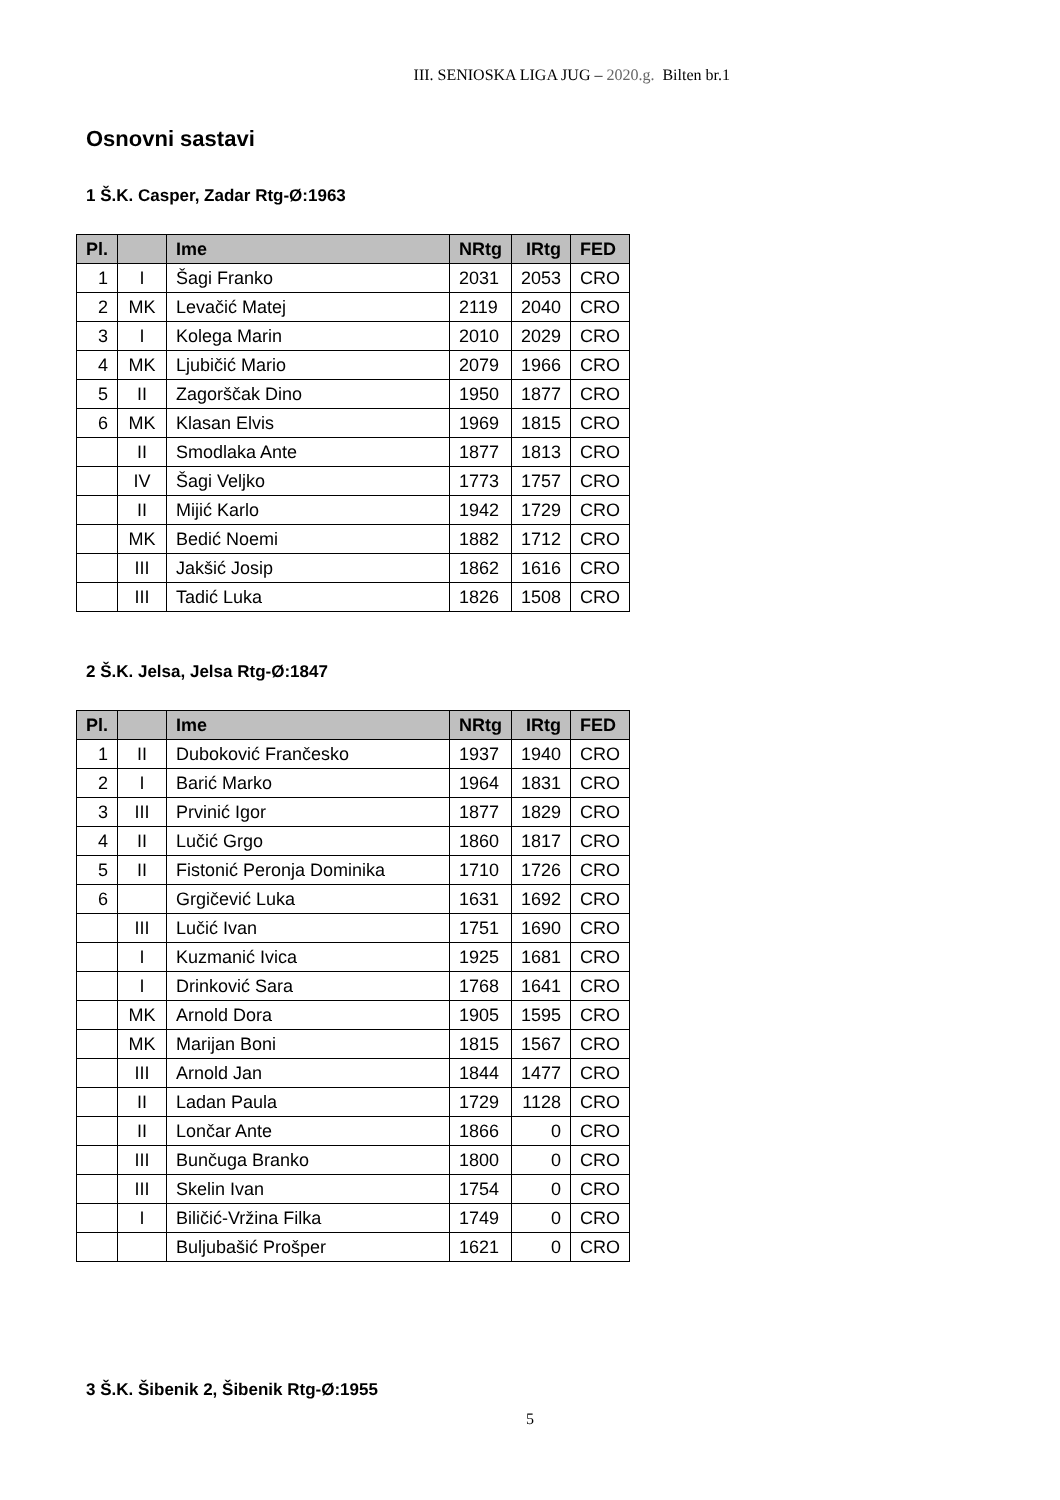III. SENIOSKA LIGA JUG – 2020.g. Bilten br.1
Osnovni sastavi
1 Š.K. Casper, Zadar Rtg-Ø:1963
| Pl. | | Ime | NRtg | IRtg | FED |
| --- | --- | --- | --- | --- | --- |
| 1 | I | Šagi Franko | 2031 | 2053 | CRO |
| 2 | MK | Levačić Matej | 2119 | 2040 | CRO |
| 3 | I | Kolega Marin | 2010 | 2029 | CRO |
| 4 | MK | Ljubičić Mario | 2079 | 1966 | CRO |
| 5 | II | Zagorščak Dino | 1950 | 1877 | CRO |
| 6 | MK | Klasan Elvis | 1969 | 1815 | CRO |
| | II | Smodlaka Ante | 1877 | 1813 | CRO |
| | IV | Šagi Veljko | 1773 | 1757 | CRO |
| | II | Mijić Karlo | 1942 | 1729 | CRO |
| | MK | Bedić Noemi | 1882 | 1712 | CRO |
| | III | Jakšić Josip | 1862 | 1616 | CRO |
| | III | Tadić Luka | 1826 | 1508 | CRO |
2 Š.K. Jelsa, Jelsa Rtg-Ø:1847
| Pl. | | Ime | NRtg | IRtg | FED |
| --- | --- | --- | --- | --- | --- |
| 1 | II | Duboković Frančesko | 1937 | 1940 | CRO |
| 2 | I | Barić Marko | 1964 | 1831 | CRO |
| 3 | III | Prvinić Igor | 1877 | 1829 | CRO |
| 4 | II | Lučić Grgo | 1860 | 1817 | CRO |
| 5 | II | Fistonić Peronja Dominika | 1710 | 1726 | CRO |
| 6 | | Grgičević Luka | 1631 | 1692 | CRO |
| | III | Lučić Ivan | 1751 | 1690 | CRO |
| | I | Kuzmanić Ivica | 1925 | 1681 | CRO |
| | I | Drinković Sara | 1768 | 1641 | CRO |
| | MK | Arnold Dora | 1905 | 1595 | CRO |
| | MK | Marijan Boni | 1815 | 1567 | CRO |
| | III | Arnold Jan | 1844 | 1477 | CRO |
| | II | Ladan Paula | 1729 | 1128 | CRO |
| | II | Lončar Ante | 1866 | 0 | CRO |
| | III | Bunčuga Branko | 1800 | 0 | CRO |
| | III | Skelin Ivan | 1754 | 0 | CRO |
| | I | Biličić-Vržina Filka | 1749 | 0 | CRO |
| | | Buljubašić Prošper | 1621 | 0 | CRO |
3 Š.K. Šibenik 2, Šibenik Rtg-Ø:1955
5